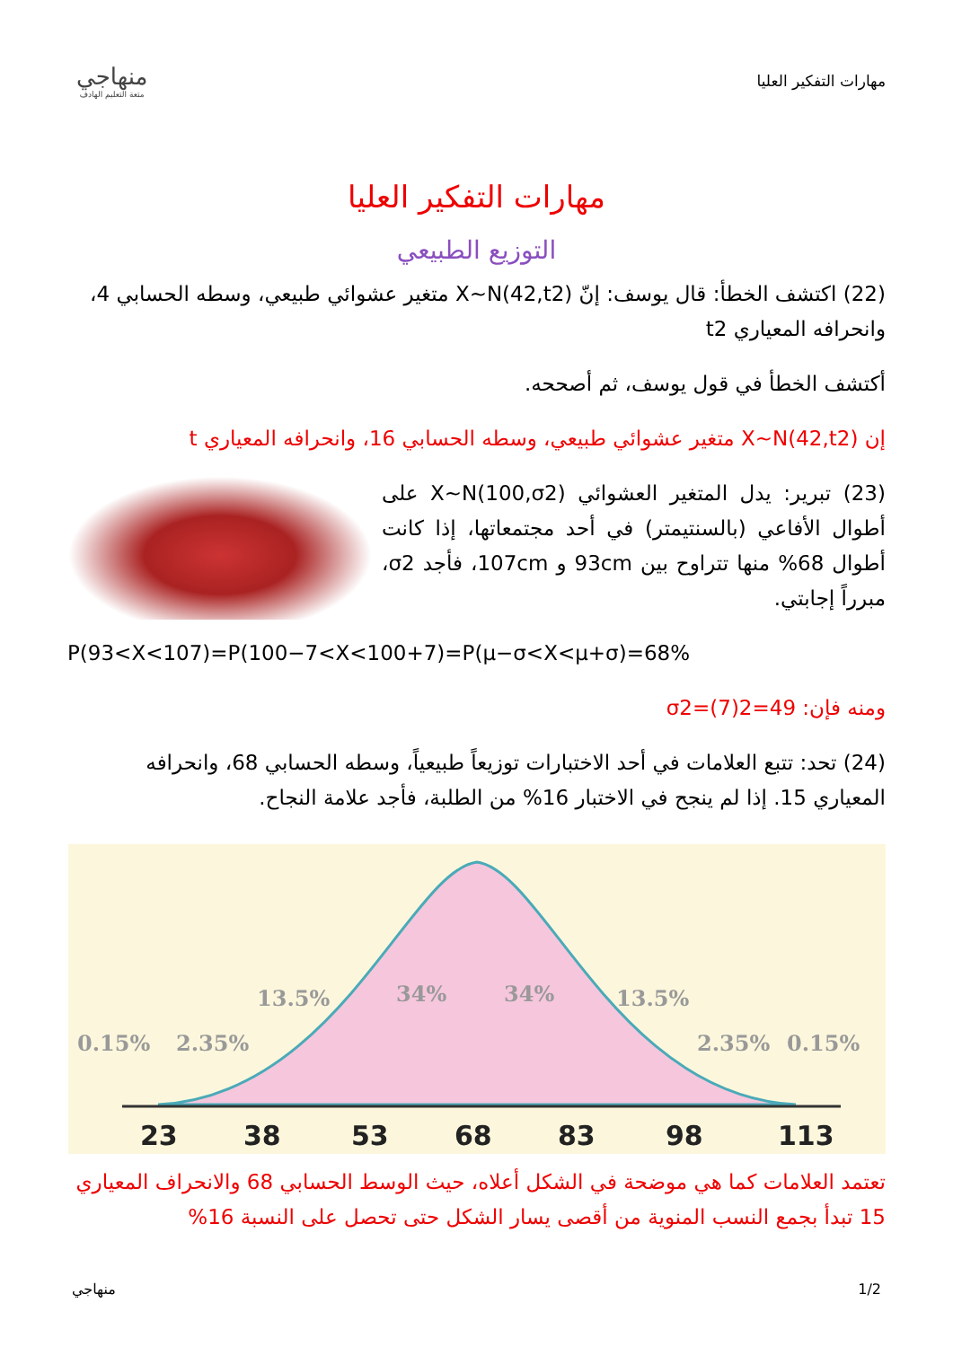مهارات التفكير العليا
منهاجي
متعة التعليم الهادف
مهارات التفكير العليا
التوزيع الطبيعي
(22) اكتشف الخطأ: قال يوسف: إنّ X~N(42,t2) متغير عشوائي طبيعي، وسطه الحسابي 4، وانحرافه المعياري t2
أكتشف الخطأ في قول يوسف، ثم أصححه.
إن X~N(42,t2) متغير عشوائي طبيعي، وسطه الحسابي 16، وانحرافه المعياري t
(23) تبرير: يدل المتغير العشوائي X~N(100,σ2) على أطوال الأفاعي (بالسنتيمتر) في أحد مجتمعاتها، إذا كانت أطوال 68% منها تتراوح بين 93cm و 107cm، فأجد σ2، مبرراً إجابتي.
P(93<X<107)=P(100−7<X<100+7)=P(μ−σ<X<μ+σ)=68%
ومنه فإن: σ2=(7)2=49
(24) تحد: تتبع العلامات في أحد الاختبارات توزيعاً طبيعياً، وسطه الحسابي 68، وانحرافه المعياري 15. إذا لم ينجح في الاختبار 16% من الطلبة، فأجد علامة النجاح.
0.15%
2.35%
13.5%
34%
34%
13.5%
2.35%
0.15%
23
38
53
68
83
98
113
تعتمد العلامات كما هي موضحة في الشكل أعلاه، حيث الوسط الحسابي 68 والانحراف المعياري 15 تبدأ بجمع النسب المنوية من أقصى يسار الشكل حتى تحصل على النسبة 16%
1/2 منهاجي